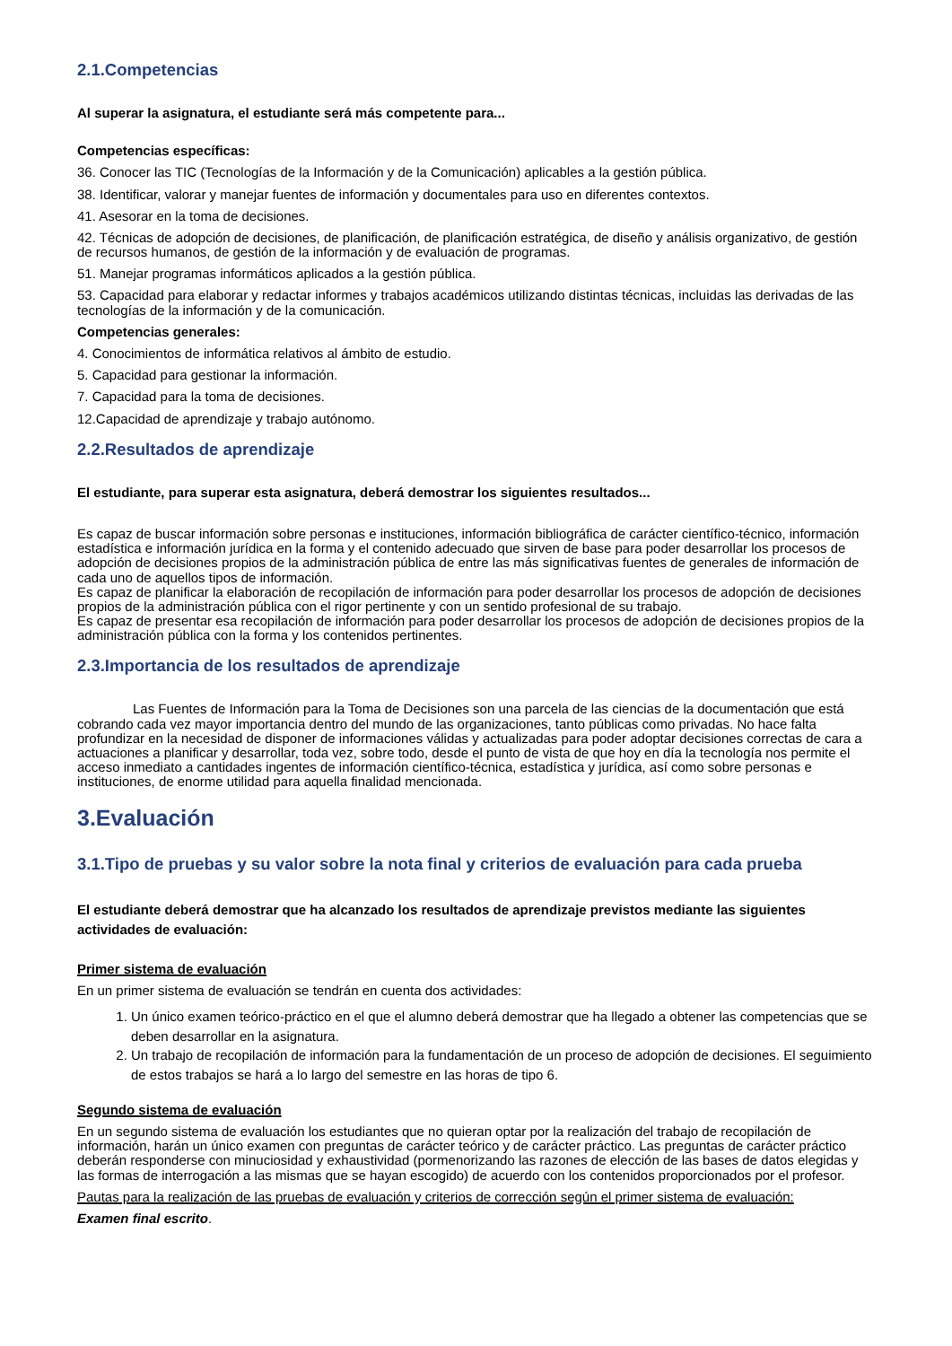2.1.Competencias
Al superar la asignatura, el estudiante será más competente para...
Competencias específicas:
36. Conocer las TIC (Tecnologías de la Información y de la Comunicación) aplicables a la gestión pública.
38. Identificar, valorar y manejar fuentes de información y documentales para uso en diferentes contextos.
41. Asesorar en la toma de decisiones.
42. Técnicas de adopción de decisiones, de planificación, de planificación estratégica, de diseño y análisis organizativo, de gestión de recursos humanos, de gestión de la información y de evaluación de programas.
51. Manejar programas informáticos aplicados a la gestión pública.
53. Capacidad para elaborar y redactar informes y trabajos académicos utilizando distintas técnicas, incluidas las derivadas de las tecnologías de la información y de la comunicación.
Competencias generales:
4. Conocimientos de informática relativos al ámbito de estudio.
5. Capacidad para gestionar la información.
7. Capacidad para la toma de decisiones.
12.Capacidad de aprendizaje y trabajo autónomo.
2.2.Resultados de aprendizaje
El estudiante, para superar esta asignatura, deberá demostrar los siguientes resultados...
Es capaz de buscar información sobre personas e instituciones, información bibliográfica de carácter científico-técnico, información estadística e información jurídica en la forma y el contenido adecuado que sirven de base para poder desarrollar los procesos de adopción de decisiones propios de la administración pública de entre las más significativas fuentes de generales de información de cada uno de aquellos tipos de información.
Es capaz de planificar la elaboración de recopilación de información para poder desarrollar los procesos de adopción de decisiones propios de la administración pública con el rigor pertinente y con un sentido profesional de su trabajo.
Es capaz de presentar esa recopilación de información para poder desarrollar los procesos de adopción de decisiones propios de la administración pública con la forma y los contenidos pertinentes.
2.3.Importancia de los resultados de aprendizaje
Las Fuentes de Información para la Toma de Decisiones son una parcela de las ciencias de la documentación que está cobrando cada vez mayor importancia dentro del mundo de las organizaciones, tanto públicas como privadas. No hace falta profundizar en la necesidad de disponer de informaciones válidas y actualizadas para poder adoptar decisiones correctas de cara a actuaciones a planificar y desarrollar, toda vez, sobre todo, desde el punto de vista de que hoy en día la tecnología nos permite el acceso inmediato a cantidades ingentes de información científico-técnica, estadística y jurídica, así como sobre personas e instituciones, de enorme utilidad para aquella finalidad mencionada.
3.Evaluación
3.1.Tipo de pruebas y su valor sobre la nota final y criterios de evaluación para cada prueba
El estudiante deberá demostrar que ha alcanzado los resultados de aprendizaje previstos mediante las siguientes actividades de evaluación:
Primer sistema de evaluación
En un primer sistema de evaluación se tendrán en cuenta dos actividades:
1. Un único examen teórico-práctico en el que el alumno deberá demostrar que ha llegado a obtener las competencias que se deben desarrollar en la asignatura.
2. Un trabajo de recopilación de información para la fundamentación de un proceso de adopción de decisiones. El seguimiento de estos trabajos se hará a lo largo del semestre en las horas de tipo 6.
Segundo sistema de evaluación
En un segundo sistema de evaluación los estudiantes que no quieran optar por la realización del trabajo de recopilación de información, harán un único examen con preguntas de carácter teórico y de carácter práctico. Las preguntas de carácter práctico deberán responderse con minuciosidad y exhaustividad (pormenorizando las razones de elección de las bases de datos elegidas y las formas de interrogación a las mismas que se hayan escogido) de acuerdo con los contenidos proporcionados por el profesor.
Pautas para la realización de las pruebas de evaluación y criterios de corrección según el primer sistema de evaluación:
Examen final escrito.